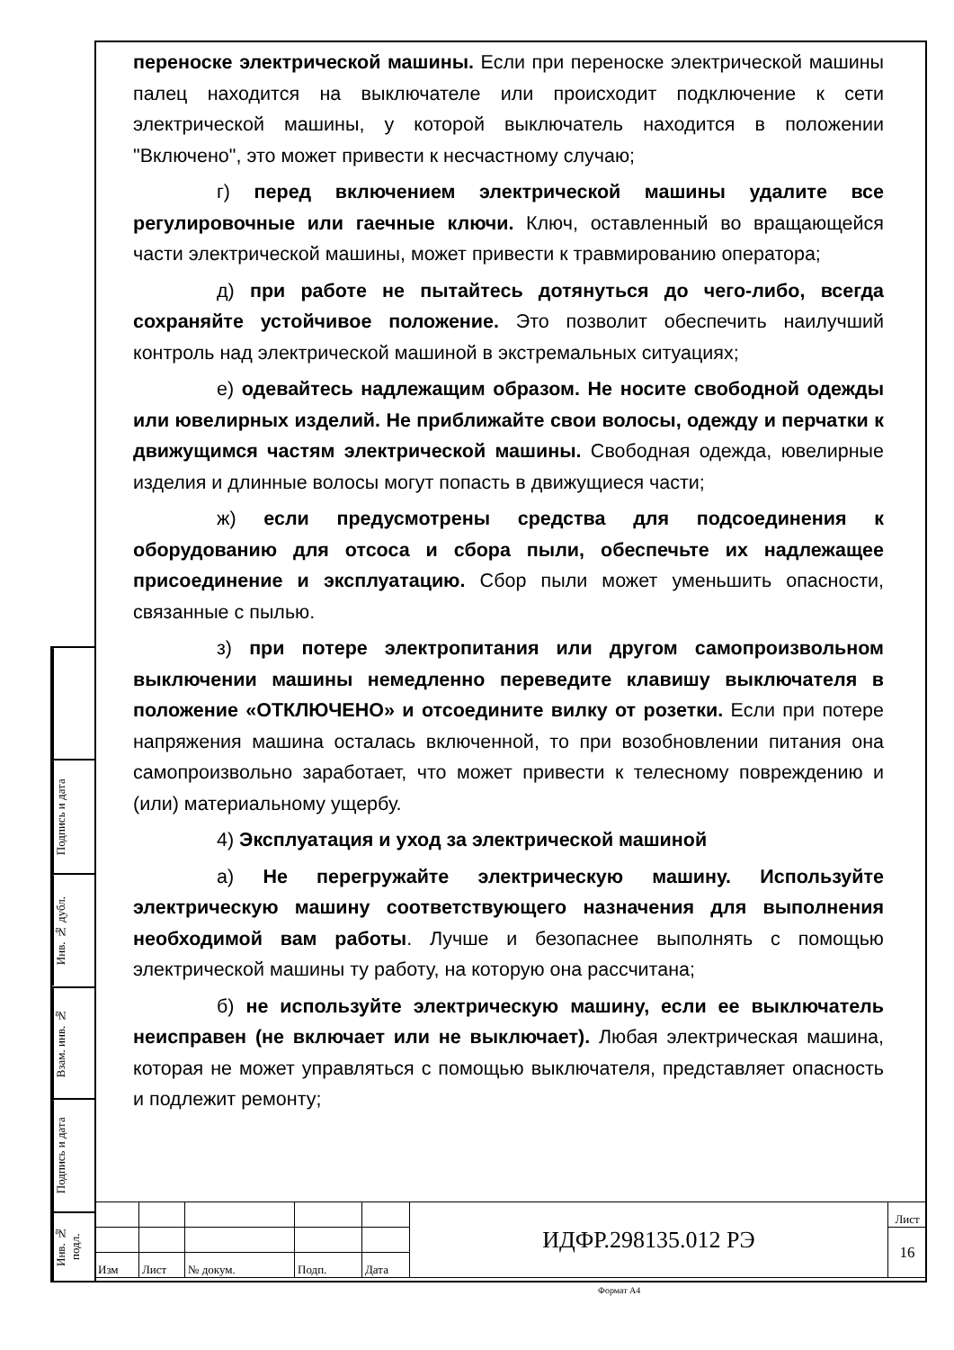Подпись и дата
Инв. № дубл.
Взам. инв. №
Подпись и дата
Инв. № подл.
переноске электрической машины. Если при переноске электрической машины палец находится на выключателе или происходит подключение к сети электрической машины, у которой выключатель находится в положении "Включено", это может привести к несчастному случаю;
г) перед включением электрической машины удалите все регулировочные или гаечные ключи. Ключ, оставленный во вращающейся части электрической машины, может привести к травмированию оператора;
д) при работе не пытайтесь дотянуться до чего-либо, всегда сохраняйте устойчивое положение. Это позволит обеспечить наилучший контроль над электрической машиной в экстремальных ситуациях;
е) одевайтесь надлежащим образом. Не носите свободной одежды или ювелирных изделий. Не приближайте свои волосы, одежду и перчатки к движущимся частям электрической машины. Свободная одежда, ювелирные изделия и длинные волосы могут попасть в движущиеся части;
ж) если предусмотрены средства для подсоединения к оборудованию для отсоса и сбора пыли, обеспечьте их надлежащее присоединение и эксплуатацию. Сбор пыли может уменьшить опасности, связанные с пылью.
з) при потере электропитания или другом самопроизвольном выключении машины немедленно переведите клавишу выключателя в положение «ОТКЛЮЧЕНО» и отсоедините вилку от розетки. Если при потере напряжения машина осталась включенной, то при возобновлении питания она самопроизвольно заработает, что может привести к телесному повреждению и (или) материальному ущербу.
4) Эксплуатация и уход за электрической машиной
а) Не перегружайте электрическую машину. Используйте электрическую машину соответствующего назначения для выполнения необходимой вам работы. Лучше и безопаснее выполнять с помощью электрической машины ту работу, на которую она рассчитана;
б) не используйте электрическую машину, если ее выключатель неисправен (не включает или не выключает). Любая электрическая машина, которая не может управляться с помощью выключателя, представляет опасность и подлежит ремонту;
| | | | | | ИДФР.298135.012 РЭ | Лист |
| | | | | | | 16 |
| Изм | Лист | № докум. | Подп. | Дата | | |
Формат А4